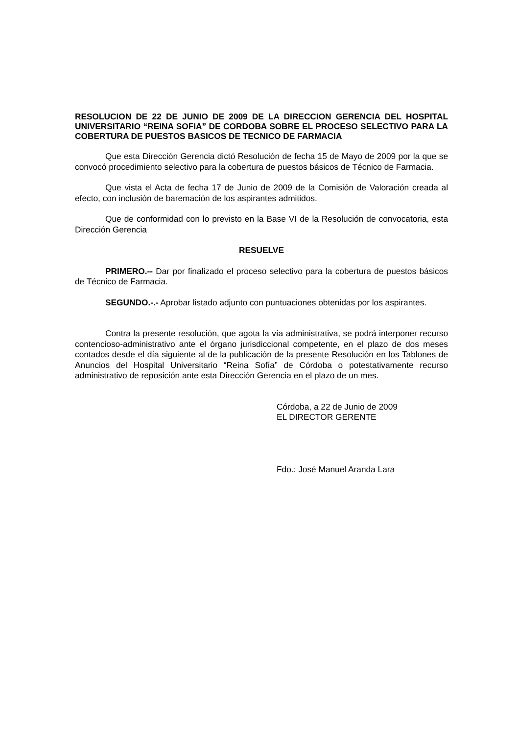RESOLUCION DE 22 DE JUNIO DE 2009 DE LA DIRECCION GERENCIA DEL HOSPITAL UNIVERSITARIO “REINA SOFIA” DE CORDOBA SOBRE EL PROCESO SELECTIVO PARA LA COBERTURA DE PUESTOS BASICOS DE TECNICO DE FARMACIA
Que esta Dirección Gerencia dictó Resolución de fecha 15 de Mayo de 2009 por la que se convocó procedimiento selectivo para la cobertura de puestos básicos de Técnico de Farmacia.
Que vista el Acta de fecha 17 de Junio de 2009 de la Comisión de Valoración creada al efecto, con inclusión de baremación de los aspirantes admitidos.
Que de conformidad con lo previsto en la Base VI de la Resolución de convocatoria, esta Dirección Gerencia
RESUELVE
PRIMERO.-- Dar por finalizado el proceso selectivo para la cobertura de puestos básicos de Técnico de Farmacia.
SEGUNDO.-.- Aprobar listado adjunto con puntuaciones obtenidas por los aspirantes.
Contra la presente resolución, que agota la vía administrativa, se podrá interponer recurso contencioso-administrativo ante el órgano jurisdiccional competente, en el plazo de dos meses contados desde el día siguiente al de la publicación de la presente Resolución en los Tablones de Anuncios del Hospital Universitario “Reina Sofía” de Córdoba o potestativamente recurso administrativo de reposición ante esta Dirección Gerencia en el plazo de un mes.
Córdoba, a 22 de Junio de 2009
EL DIRECTOR GERENTE
Fdo.: José Manuel Aranda Lara